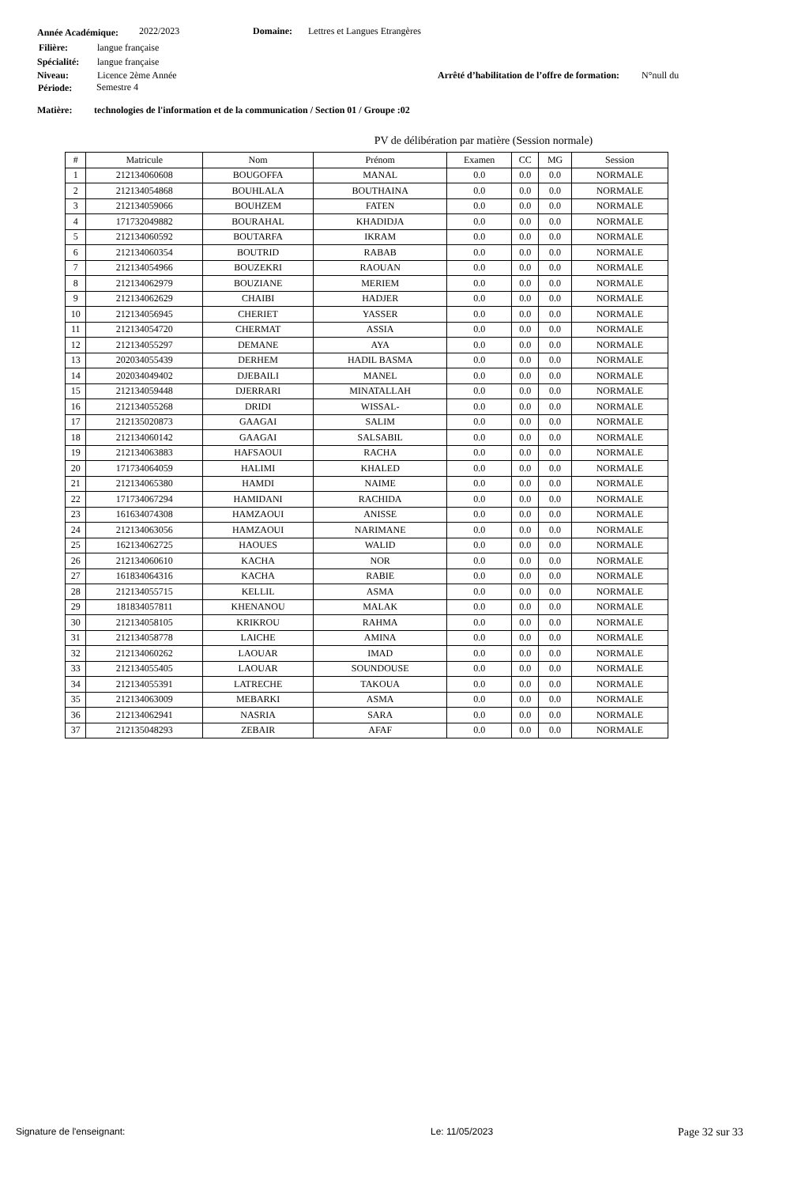Année Académique: 2022/2023 Domaine: Lettres et Langues Etrangères
Filière: langue française
Spécialité: langue française
Niveau: Licence 2ème Année Arrêté d’habilitation de l’offre de formation: N°null du
Période: Semestre 4
Matière: technologies de l'information et de la communication / Section 01 / Groupe :02
PV de délibération par matière (Session normale)
| # | Matricule | Nom | Prénom | Examen | CC | MG | Session |
| --- | --- | --- | --- | --- | --- | --- | --- |
| 1 | 212134060608 | BOUGOFFA | MANAL | 0.0 | 0.0 | 0.0 | NORMALE |
| 2 | 212134054868 | BOUHLALA | BOUTHAINA | 0.0 | 0.0 | 0.0 | NORMALE |
| 3 | 212134059066 | BOUHZEM | FATEN | 0.0 | 0.0 | 0.0 | NORMALE |
| 4 | 171732049882 | BOURAHAL | KHADIDJA | 0.0 | 0.0 | 0.0 | NORMALE |
| 5 | 212134060592 | BOUTARFA | IKRAM | 0.0 | 0.0 | 0.0 | NORMALE |
| 6 | 212134060354 | BOUTRID | RABAB | 0.0 | 0.0 | 0.0 | NORMALE |
| 7 | 212134054966 | BOUZEKRI | RAOUAN | 0.0 | 0.0 | 0.0 | NORMALE |
| 8 | 212134062979 | BOUZIANE | MERIEM | 0.0 | 0.0 | 0.0 | NORMALE |
| 9 | 212134062629 | CHAIBI | HADJER | 0.0 | 0.0 | 0.0 | NORMALE |
| 10 | 212134056945 | CHERIET | YASSER | 0.0 | 0.0 | 0.0 | NORMALE |
| 11 | 212134054720 | CHERMAT | ASSIA | 0.0 | 0.0 | 0.0 | NORMALE |
| 12 | 212134055297 | DEMANE | AYA | 0.0 | 0.0 | 0.0 | NORMALE |
| 13 | 202034055439 | DERHEM | HADIL BASMA | 0.0 | 0.0 | 0.0 | NORMALE |
| 14 | 202034049402 | DJEBAILI | MANEL | 0.0 | 0.0 | 0.0 | NORMALE |
| 15 | 212134059448 | DJERRARI | MINATALLAH | 0.0 | 0.0 | 0.0 | NORMALE |
| 16 | 212134055268 | DRIDI | WISSAL- | 0.0 | 0.0 | 0.0 | NORMALE |
| 17 | 212135020873 | GAAGAI | SALIM | 0.0 | 0.0 | 0.0 | NORMALE |
| 18 | 212134060142 | GAAGAI | SALSABIL | 0.0 | 0.0 | 0.0 | NORMALE |
| 19 | 212134063883 | HAFSAOUI | RACHA | 0.0 | 0.0 | 0.0 | NORMALE |
| 20 | 171734064059 | HALIMI | KHALED | 0.0 | 0.0 | 0.0 | NORMALE |
| 21 | 212134065380 | HAMDI | NAIME | 0.0 | 0.0 | 0.0 | NORMALE |
| 22 | 171734067294 | HAMIDANI | RACHIDA | 0.0 | 0.0 | 0.0 | NORMALE |
| 23 | 161634074308 | HAMZAOUI | ANISSE | 0.0 | 0.0 | 0.0 | NORMALE |
| 24 | 212134063056 | HAMZAOUI | NARIMANE | 0.0 | 0.0 | 0.0 | NORMALE |
| 25 | 162134062725 | HAOUES | WALID | 0.0 | 0.0 | 0.0 | NORMALE |
| 26 | 212134060610 | KACHA | NOR | 0.0 | 0.0 | 0.0 | NORMALE |
| 27 | 161834064316 | KACHA | RABIE | 0.0 | 0.0 | 0.0 | NORMALE |
| 28 | 212134055715 | KELLIL | ASMA | 0.0 | 0.0 | 0.0 | NORMALE |
| 29 | 181834057811 | KHENANOU | MALAK | 0.0 | 0.0 | 0.0 | NORMALE |
| 30 | 212134058105 | KRIKROU | RAHMA | 0.0 | 0.0 | 0.0 | NORMALE |
| 31 | 212134058778 | LAICHE | AMINA | 0.0 | 0.0 | 0.0 | NORMALE |
| 32 | 212134060262 | LAOUAR | IMAD | 0.0 | 0.0 | 0.0 | NORMALE |
| 33 | 212134055405 | LAOUAR | SOUNDOUSE | 0.0 | 0.0 | 0.0 | NORMALE |
| 34 | 212134055391 | LATRECHE | TAKOUA | 0.0 | 0.0 | 0.0 | NORMALE |
| 35 | 212134063009 | MEBARKI | ASMA | 0.0 | 0.0 | 0.0 | NORMALE |
| 36 | 212134062941 | NASRIA | SARA | 0.0 | 0.0 | 0.0 | NORMALE |
| 37 | 212135048293 | ZEBAIR | AFAF | 0.0 | 0.0 | 0.0 | NORMALE |
Signature de l'enseignant: Le: 11/05/2023 Page 32 sur 33